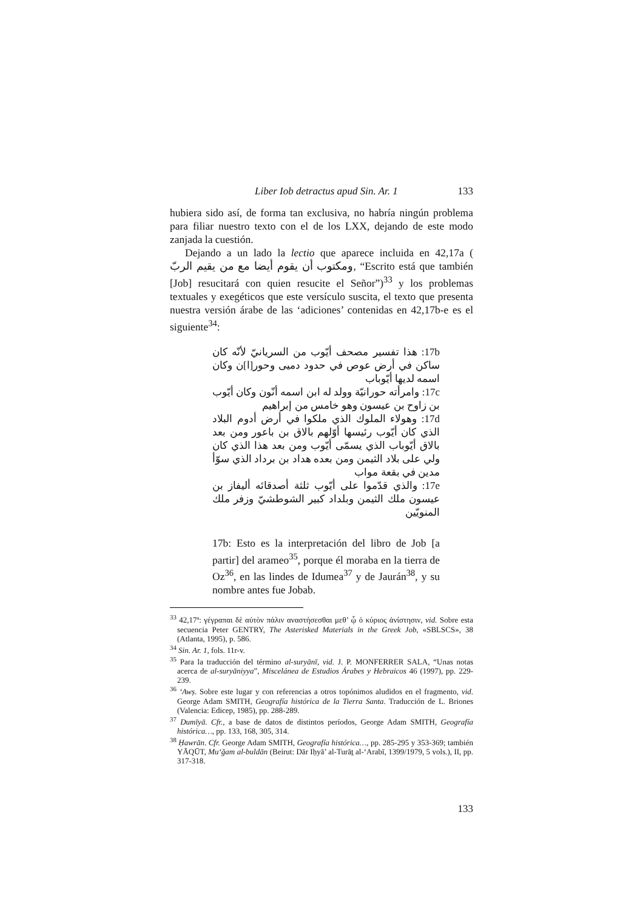Liber Iob detractus apud Sin. Ar. 1 133
hubiera sido así, de forma tan exclusiva, no habría ningún problema para filiar nuestro texto con el de los LXX, dejando de este modo zanjada la cuestión.
Dejando a un lado la lectio que aparece incluida en 42,17a ( ومكتوب أن يقوم أيضا مع من يقيم الربّ, “Escrito está que también [Job] resucitará con quien resucite el Señor”)<sup>33</sup> y los problemas textuales y exegéticos que este versículo suscita, el texto que presenta nuestra versión árabe de las ‘adiciones’ contenidas en 42,17b-e es el siguiente<sup>34</sup>:
17b: هذا تفسير مصحف أيّوب من السريانيّ لأنّه كان ساكن في أرض عوص في حدود دميى وحور[ا]ن وكان اسمه لديها أيّوباب
17c: وامرأته حورانيّة وولد له ابن اسمه أنّون وكان أيّوب بن زاوح بن عيسون وهو خامس من إبراهيم
17d: وهولاء الملوك الذي ملكوا في أرض أدوم البلاد الذي كان أيّوب رئيسها أوّلهم بالاق بن باعور ومن بعد بالاق أيّوباب الذي يسمّى أيّوب ومن بعد هذا الذي كان ولي على بلاد الثيمن ومن بعده هداد بن برداد الذي سوّأ مدين في بقعة مواب
17e: والذي قدّموا على أيّوب ثلثة أصدقائه أليفاز بن عيسون ملك الثيمن وبلداد كبير الشوطشيّ وزفر ملك المنويّين
17b: Esto es la interpretación del libro de Job [a partir] del arameo<sup>35</sup>, porque él moraba en la tierra de Oz<sup>36</sup>, en las lindes de Idumea<sup>37</sup> y de Jaurán<sup>38</sup>, y su nombre antes fue Jobab.
<sup>33</sup> 42,17ª: γέγραπαι δὲ αὐτὸν πάλιν αναστήσεσθαι μεθ’ ᾧ ὁ κύριος ἀνίστησιν, vid. Sobre esta secuencia Peter GENTRY, The Asterisked Materials in the Greek Job, «SBLSCS», 38 (Atlanta, 1995), p. 586.
<sup>34</sup> Sin. Ar. 1, fols. 11r-v.
<sup>35</sup> Para la traducción del término al-suryānī, vid. J. P. MONFERRER SALA, “Unas notas acerca de al-suryāniyya”, Miscelánea de Estudios Árabes y Hebraicos 46 (1997), pp. 229-239.
<sup>36</sup> ‘Awṣ. Sobre este lugar y con referencias a otros topónimos aludidos en el fragmento, vid. George Adam SMITH, Geografía histórica de la Tierra Santa. Traducción de L. Briones (Valencia: Edicep, 1985), pp. 288-289.
<sup>37</sup> Dumīyā. Cfr., a base de datos de distintos períodos, George Adam SMITH, Geografía histórica…, pp. 133, 168, 305, 314.
<sup>38</sup> Ḥawrān. Cfr. George Adam SMITH, Geografía histórica…, pp. 285-295 y 353-369; también YĀQŪT, Mu‘ğam al-buldān (Beirut: Dār Iḥyā’ al-Turāṯ al-‘Arabī, 1399/1979, 5 vols.), II, pp. 317-318.
133